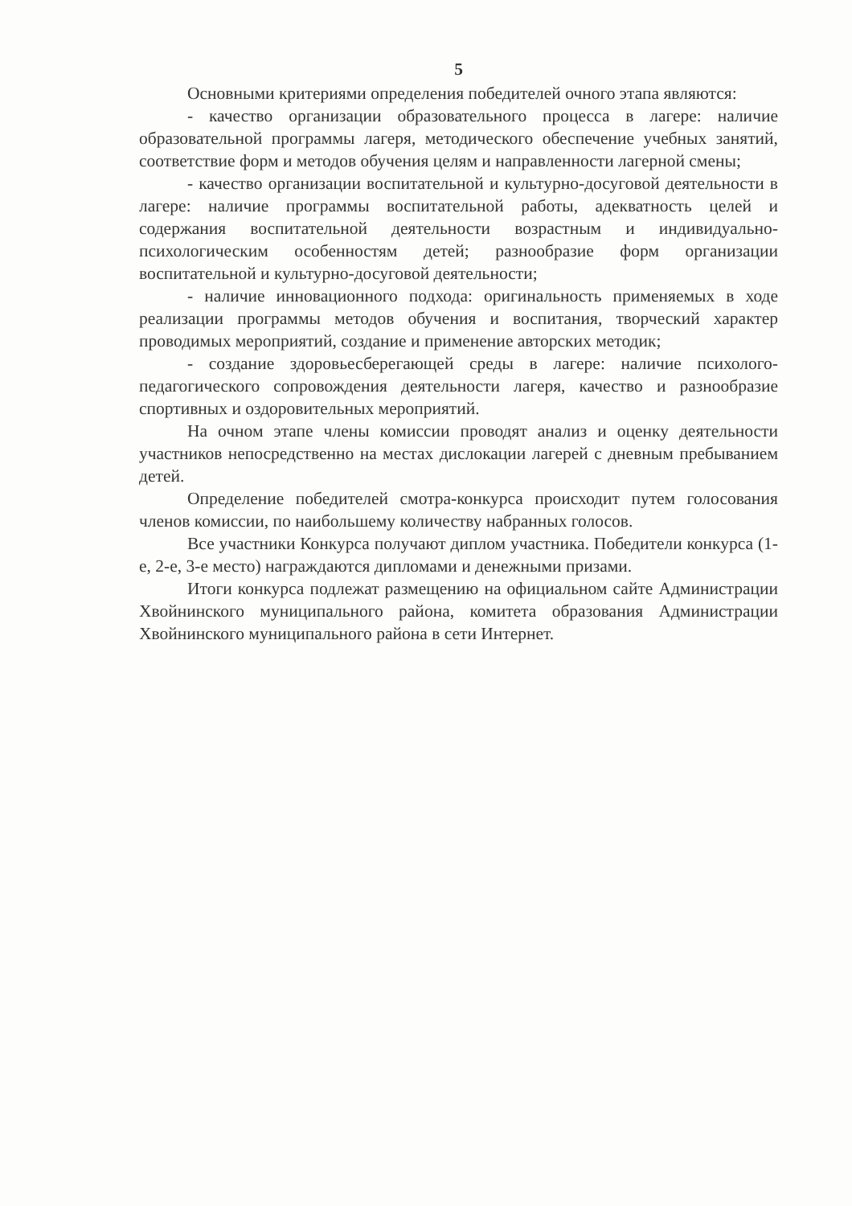5
Основными критериями определения победителей очного этапа являются:
- качество организации образовательного процесса в лагере: наличие образовательной программы лагеря, методического обеспечение учебных занятий, соответствие форм и методов обучения целям и направленности лагерной смены;
- качество организации воспитательной и культурно-досуговой деятельности в лагере: наличие программы воспитательной работы, адекватность целей и содержания воспитательной деятельности возрастным и индивидуально-психологическим особенностям детей; разнообразие форм организации воспитательной и культурно-досуговой деятельности;
- наличие инновационного подхода: оригинальность применяемых в ходе реализации программы методов обучения и воспитания, творческий характер проводимых мероприятий, создание и применение авторских методик;
- создание здоровьесберегающей среды в лагере: наличие психолого-педагогического сопровождения деятельности лагеря, качество и разнообразие спортивных и оздоровительных мероприятий.
На очном этапе члены комиссии проводят анализ и оценку деятельности участников непосредственно на местах дислокации лагерей с дневным пребыванием детей.
Определение победителей смотра-конкурса происходит путем голосования членов комиссии, по наибольшему количеству набранных голосов.
Все участники Конкурса получают диплом участника. Победители конкурса (1-е, 2-е, 3-е место) награждаются дипломами и денежными призами.
Итоги конкурса подлежат размещению на официальном сайте Администрации Хвойнинского муниципального района, комитета образования Администрации Хвойнинского муниципального района в сети Интернет.